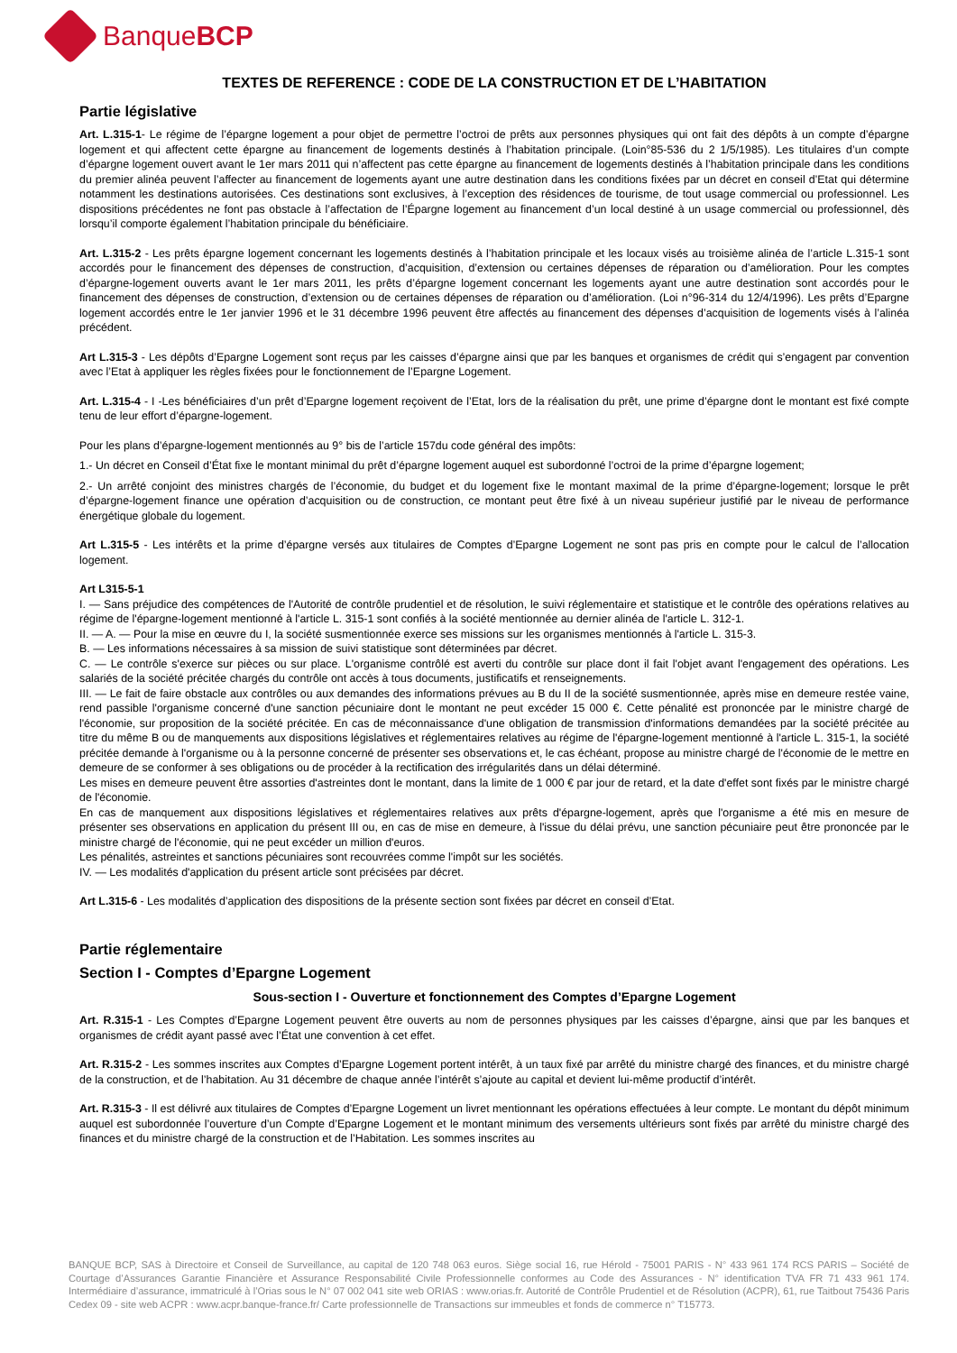BanqueBCP
TEXTES DE REFERENCE : CODE DE LA CONSTRUCTION ET DE L’HABITATION
Partie législative
Art. L.315-1- Le régime de l’épargne logement a pour objet de permettre l’octroi de prêts aux personnes physiques qui ont fait des dépôts à un compte d’épargne logement et qui affectent cette épargne au financement de logements destinés à l’habitation principale. (Loin°85-536 du 2 1/5/1985). Les titulaires d’un compte d’épargne logement ouvert avant le 1er mars 2011 qui n’affectent pas cette épargne au financement de logements destinés à l’habitation principale dans les conditions du premier alinéa peuvent l’affecter au financement de logements ayant une autre destination dans les conditions fixées par un décret en conseil d’Etat qui détermine notamment les destinations autorisées. Ces destinations sont exclusives, à l’exception des résidences de tourisme, de tout usage commercial ou professionnel. Les dispositions précédentes ne font pas obstacle à l’affectation de l’Épargne logement au financement d’un local destiné à un usage commercial ou professionnel, dès lorsqu’il comporte également l’habitation principale du bénéficiaire.
Art. L.315-2 - Les prêts épargne logement concernant les logements destinés à l’habitation principale et les locaux visés au troisième alinéa de l’article L.315-1 sont accordés pour le financement des dépenses de construction, d’acquisition, d’extension ou certaines dépenses de réparation ou d’amélioration. Pour les comptes d’épargne-logement ouverts avant le 1er mars 2011, les prêts d’épargne logement concernant les logements ayant une autre destination sont accordés pour le financement des dépenses de construction, d’extension ou de certaines dépenses de réparation ou d’amélioration. (Loi n°96-314 du 12/4/1996). Les prêts d’Epargne logement accordés entre le 1er janvier 1996 et le 31 décembre 1996 peuvent être affectés au financement des dépenses d’acquisition de logements visés à l’alinéa précédent.
Art L.315-3 - Les dépôts d’Epargne Logement sont reçus par les caisses d’épargne ainsi que par les banques et organismes de crédit qui s’engagent par convention avec l’Etat à appliquer les règles fixées pour le fonctionnement de l’Epargne Logement.
Art. L.315-4 - I -Les bénéficiaires d’un prêt d’Epargne logement reçoivent de l’Etat, lors de la réalisation du prêt, une prime d’épargne dont le montant est fixé compte tenu de leur effort d’épargne-logement.
Pour les plans d’épargne-logement mentionnés au 9° bis de l’article 157du code général des impôts:
1.- Un décret en Conseil d’État fixe le montant minimal du prêt d’épargne logement auquel est subordonné l’octroi de la prime d’épargne logement;
2.- Un arrêté conjoint des ministres chargés de l’économie, du budget et du logement fixe le montant maximal de la prime d’épargne-logement; lorsque le prêt d’épargne-logement finance une opération d’acquisition ou de construction, ce montant peut être fixé à un niveau supérieur justifié par le niveau de performance énergétique globale du logement.
Art L.315-5 - Les intérêts et la prime d’épargne versés aux titulaires de Comptes d’Epargne Logement ne sont pas pris en compte pour le calcul de l’allocation logement.
Art L315-5-1
I. — Sans préjudice des compétences de l'Autorité de contrôle prudentiel et de résolution, le suivi réglementaire et statistique et le contrôle des opérations relatives au régime de l'épargne-logement mentionné à l'article L. 315-1 sont confiés à la société mentionnée au dernier alinéa de l'article L. 312-1.
II. — A. — Pour la mise en œuvre du I, la société susmentionnée exerce ses missions sur les organismes mentionnés à l'article L. 315-3.
B. — Les informations nécessaires à sa mission de suivi statistique sont déterminées par décret.
C. — Le contrôle s'exerce sur pièces ou sur place. L'organisme contrôlé est averti du contrôle sur place dont il fait l'objet avant l'engagement des opérations. Les salariés de la société précitée chargés du contrôle ont accès à tous documents, justificatifs et renseignements.
III. — Le fait de faire obstacle aux contrôles ou aux demandes des informations prévues au B du II de la société susmentionnée, après mise en demeure restée vaine, rend passible l'organisme concerné d'une sanction pécuniaire dont le montant ne peut excéder 15 000 €. Cette pénalité est prononcée par le ministre chargé de l'économie, sur proposition de la société précitée. En cas de méconnaissance d'une obligation de transmission d'informations demandées par la société précitée au titre du même B ou de manquements aux dispositions législatives et réglementaires relatives au régime de l'épargne-logement mentionné à l'article L. 315-1, la société précitée demande à l'organisme ou à la personne concerné de présenter ses observations et, le cas échéant, propose au ministre chargé de l'économie de le mettre en demeure de se conformer à ses obligations ou de procéder à la rectification des irrégularités dans un délai déterminé.
Les mises en demeure peuvent être assorties d'astreintes dont le montant, dans la limite de 1 000 € par jour de retard, et la date d'effet sont fixés par le ministre chargé de l'économie.
En cas de manquement aux dispositions législatives et réglementaires relatives aux prêts d'épargne-logement, après que l'organisme a été mis en mesure de présenter ses observations en application du présent III ou, en cas de mise en demeure, à l'issue du délai prévu, une sanction pécuniaire peut être prononcée par le ministre chargé de l'économie, qui ne peut excéder un million d'euros.
Les pénalités, astreintes et sanctions pécuniaires sont recouvrées comme l'impôt sur les sociétés.
IV. — Les modalités d'application du présent article sont précisées par décret.
Art L.315-6 - Les modalités d’application des dispositions de la présente section sont fixées par décret en conseil d’Etat.
Partie réglementaire
Section I - Comptes d’Epargne Logement
Sous-section I - Ouverture et fonctionnement des Comptes d’Epargne Logement
Art. R.315-1 - Les Comptes d’Epargne Logement peuvent être ouverts au nom de personnes physiques par les caisses d’épargne, ainsi que par les banques et organismes de crédit ayant passé avec l’État une convention à cet effet.
Art. R.315-2 - Les sommes inscrites aux Comptes d’Epargne Logement portent intérêt, à un taux fixé par arrêté du ministre chargé des finances, et du ministre chargé de la construction, et de l’habitation. Au 31 décembre de chaque année l’intérêt s’ajoute au capital et devient lui-même productif d’intérêt.
Art. R.315-3 - Il est délivré aux titulaires de Comptes d’Epargne Logement un livret mentionnant les opérations effectuées à leur compte. Le montant du dépôt minimum auquel est subordonnée l’ouverture d’un Compte d’Epargne Logement et le montant minimum des versements ultérieurs sont fixés par arrêté du ministre chargé des finances et du ministre chargé de la construction et de l’Habitation. Les sommes inscrites au
BANQUE BCP, SAS à Directoire et Conseil de Surveillance, au capital de 120 748 063 euros. Siège social 16, rue Hérold - 75001 PARIS - N° 433 961 174 RCS PARIS – Société de Courtage d’Assurances Garantie Financière et Assurance Responsabilité Civile Professionnelle conformes au Code des Assurances - N° identification TVA FR 71 433 961 174. Intermédiaire d’assurance, immatriculé à l’Orias sous le N° 07 002 041 site web ORIAS : www.orias.fr. Autorité de Contrôle Prudentiel et de Résolution (ACPR), 61, rue Taitbout 75436 Paris Cedex 09 - site web ACPR : www.acpr.banque-france.fr/ Carte professionnelle de Transactions sur immeubles et fonds de commerce n° T15773.